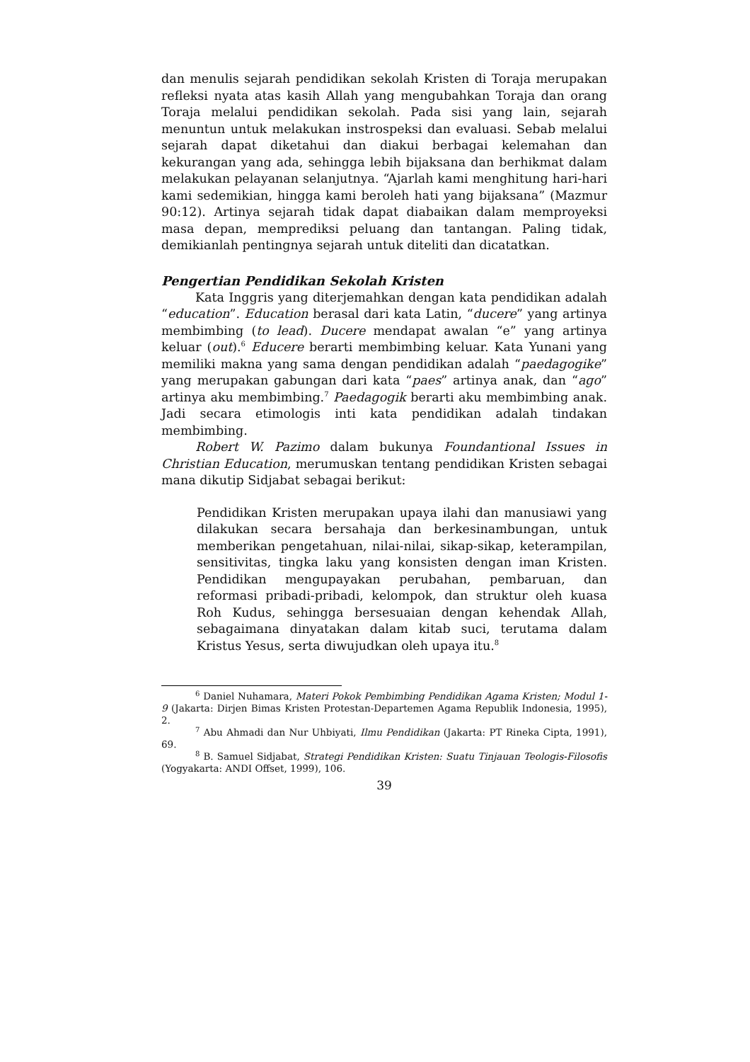dan menulis sejarah pendidikan sekolah Kristen di Toraja merupakan refleksi nyata atas kasih Allah yang mengubahkan Toraja dan orang Toraja melalui pendidikan sekolah. Pada sisi yang lain, sejarah menuntun untuk melakukan instrospeksi dan evaluasi. Sebab melalui sejarah dapat diketahui dan diakui berbagai kelemahan dan kekurangan yang ada, sehingga lebih bijaksana dan berhikmat dalam melakukan pelayanan selanjutnya. “Ajarlah kami menghitung hari-hari kami sedemikian, hingga kami beroleh hati yang bijaksana” (Mazmur 90:12). Artinya sejarah tidak dapat diabaikan dalam memproyeksi masa depan, memprediksi peluang dan tantangan. Paling tidak, demikianlah pentingnya sejarah untuk diteliti dan dicatatkan.
Pengertian Pendidikan Sekolah Kristen
Kata Inggris yang diterjemahkan dengan kata pendidikan adalah “education”. Education berasal dari kata Latin, “ducere” yang artinya membimbing (to lead). Ducere mendapat awalan “e” yang artinya keluar (out).<sup>6</sup> Educere berarti membimbing keluar. Kata Yunani yang memiliki makna yang sama dengan pendidikan adalah “paedagogike” yang merupakan gabungan dari kata “paes” artinya anak, dan “ago” artinya aku membimbing.<sup>7</sup> Paedagogik berarti aku membimbing anak. Jadi secara etimologis inti kata pendidikan adalah tindakan membimbing.
Robert W. Pazimo dalam bukunya Foundantional Issues in Christian Education, merumuskan tentang pendidikan Kristen sebagai mana dikutip Sidjabat sebagai berikut:
Pendidikan Kristen merupakan upaya ilahi dan manusiawi yang dilakukan secara bersahaja dan berkesinambungan, untuk memberikan pengetahuan, nilai-nilai, sikap-sikap, keterampilan, sensitivitas, tingka laku yang konsisten dengan iman Kristen. Pendidikan mengupayakan perubahan, pembaruan, dan reformasi pribadi-pribadi, kelompok, dan struktur oleh kuasa Roh Kudus, sehingga bersesuaian dengan kehendak Allah, sebagaimana dinyatakan dalam kitab suci, terutama dalam Kristus Yesus, serta diwujudkan oleh upaya itu.<sup>8</sup>
<sup>6</sup> Daniel Nuhamara, Materi Pokok Pembimbing Pendidikan Agama Kristen; Modul 1-9 (Jakarta: Dirjen Bimas Kristen Protestan-Departemen Agama Republik Indonesia, 1995), 2.
<sup>7</sup> Abu Ahmadi dan Nur Uhbiyati, Ilmu Pendidikan (Jakarta: PT Rineka Cipta, 1991), 69.
<sup>8</sup> B. Samuel Sidjabat, Strategi Pendidikan Kristen: Suatu Tinjauan Teologis-Filosofis (Yogyakarta: ANDI Offset, 1999), 106.
39